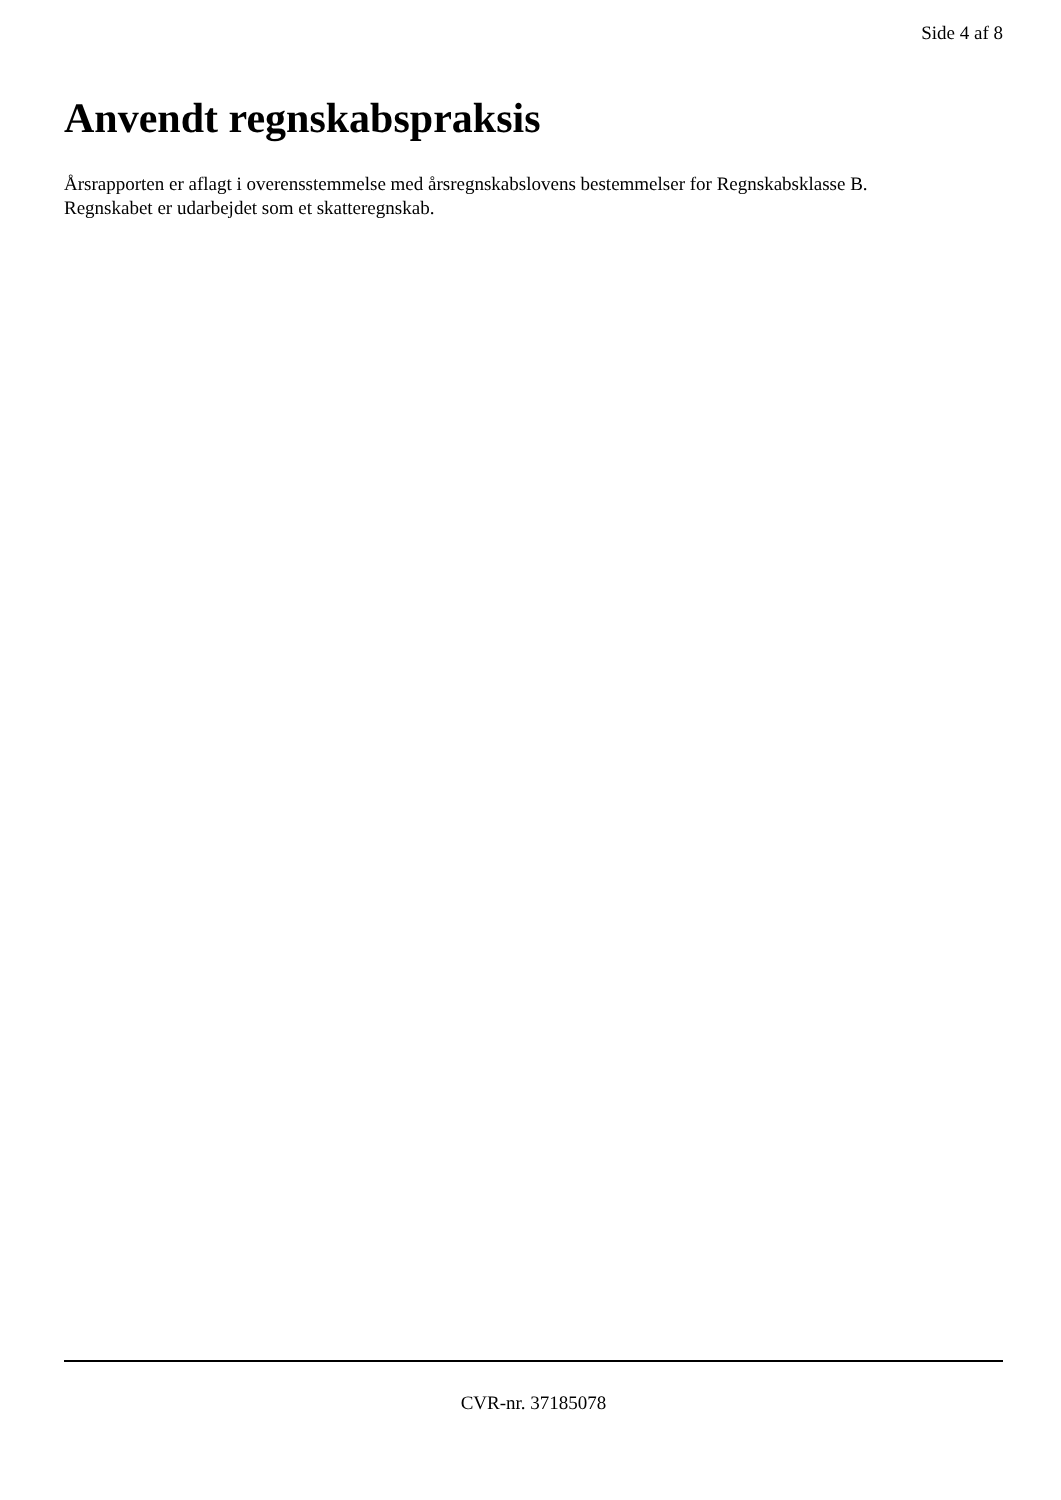Side 4 af 8
Anvendt regnskabspraksis
Årsrapporten er aflagt i overensstemmelse med årsregnskabslovens bestemmelser for Regnskabsklasse B.
Regnskabet er udarbejdet som et skatteregnskab.
CVR-nr. 37185078